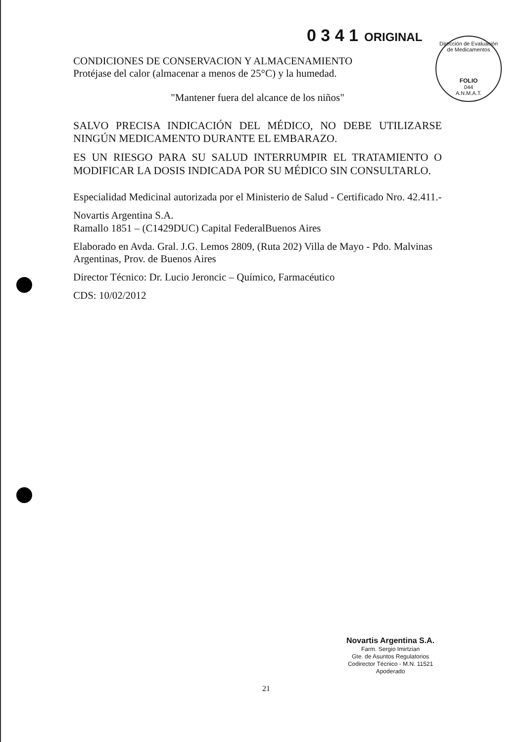0 3 4 1 ORIGINAL
Dirección de Evaluación de Medicamentos
FOLIO
044
A.N.M.A.T.
CONDICIONES DE CONSERVACION Y ALMACENAMIENTO
Protéjase del calor (almacenar a menos de 25°C) y la humedad.
"Mantener fuera del alcance de los niños"
SALVO PRECISA INDICACIÓN DEL MÉDICO, NO DEBE UTILIZARSE NINGÚN MEDICAMENTO DURANTE EL EMBARAZO.
ES UN RIESGO PARA SU SALUD INTERRUMPIR EL TRATAMIENTO O MODIFICAR LA DOSIS INDICADA POR SU MÉDICO SIN CONSULTARLO.
Especialidad Medicinal autorizada por el Ministerio de Salud - Certificado Nro. 42.411.-
Novartis Argentina S.A.
Ramallo 1851 – (C1429DUC) Capital FederalBuenos Aires
Elaborado en Avda. Gral. J.G. Lemos 2809, (Ruta 202) Villa de Mayo - Pdo. Malvinas Argentinas, Prov. de Buenos Aires
Director Técnico: Dr. Lucio Jeroncic – Químico, Farmacéutico
CDS: 10/02/2012
Novartis Argentina S.A.
Farm. Sergio Imirtzian
Gte. de Asuntos Regulatorios
Codirector Técnico - M.N. 11521
Apoderado
21